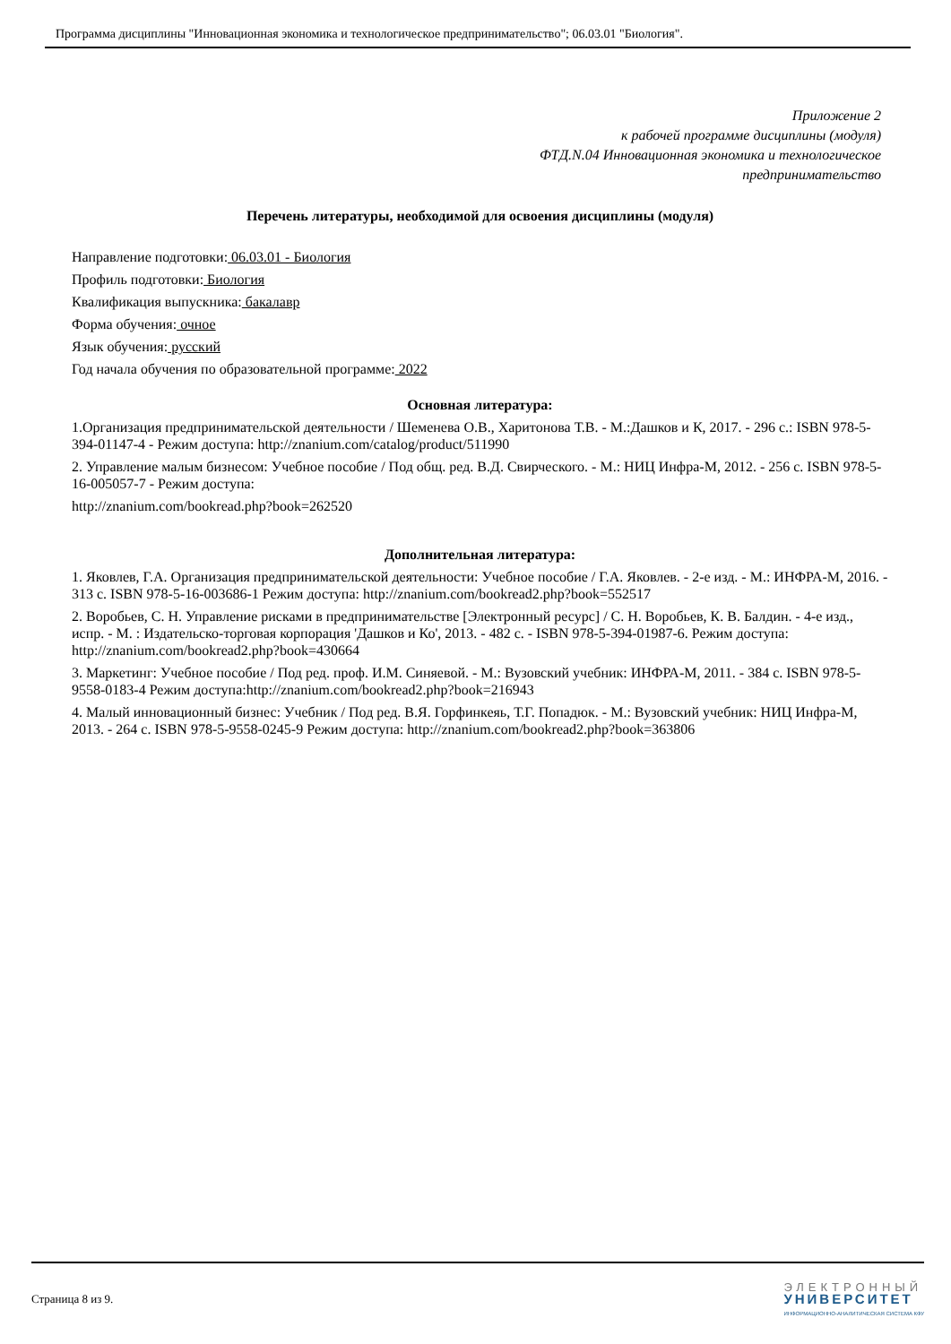Программа дисциплины "Инновационная экономика и технологическое предпринимательство"; 06.03.01 "Биология".
Приложение 2
к рабочей программе дисциплины (модуля)
ФТД.N.04 Инновационная экономика и технологическое
предпринимательство
Перечень литературы, необходимой для освоения дисциплины (модуля)
Направление подготовки: 06.03.01 - Биология
Профиль подготовки: Биология
Квалификация выпускника: бакалавр
Форма обучения: очное
Язык обучения: русский
Год начала обучения по образовательной программе: 2022
Основная литература:
1.Организация предпринимательской деятельности / Шеменева О.В., Харитонова Т.В. - М.:Дашков и К, 2017. - 296 с.: ISBN 978-5-394-01147-4 - Режим доступа: http://znanium.com/catalog/product/511990
2. Управление малым бизнесом: Учебное пособие / Под общ. ред. В.Д. Свирческого. - М.: НИЦ Инфра-М, 2012. - 256 с. ISBN 978-5-16-005057-7 - Режим доступа:
http://znanium.com/bookread.php?book=262520
Дополнительная литература:
1. Яковлев, Г.А. Организация предпринимательской деятельности: Учебное пособие / Г.А. Яковлев. - 2-е изд. - М.: ИНФРА-М, 2016. - 313 с. ISBN 978-5-16-003686-1 Режим доступа: http://znanium.com/bookread2.php?book=552517
2. Воробьев, С. Н. Управление рисками в предпринимательстве [Электронный ресурс] / С. Н. Воробьев, К. В. Балдин. - 4-е изд., испр. - М. : Издательско-торговая корпорация 'Дашков и Ко', 2013. - 482 с. - ISBN 978-5-394-01987-6. Режим доступа: http://znanium.com/bookread2.php?book=430664
3. Маркетинг: Учебное пособие / Под ред. проф. И.М. Синяевой. - М.: Вузовский учебник: ИНФРА-М, 2011. - 384 с. ISBN 978-5-9558-0183-4 Режим доступа:http://znanium.com/bookread2.php?book=216943
4. Малый инновационный бизнес: Учебник / Под ред. В.Я. Горфинкеяь, Т.Г. Попадюк. - М.: Вузовский учебник: НИЦ Инфра-М, 2013. - 264 с. ISBN 978-5-9558-0245-9 Режим доступа: http://znanium.com/bookread2.php?book=363806
Страница 8 из 9.
ЭЛЕКТРОННЫЙ
УНИВЕРСИТЕТ
ИНФОРМАЦИОННО-АНАЛИТИЧЕСКАЯ СИСТЕМА КФУ